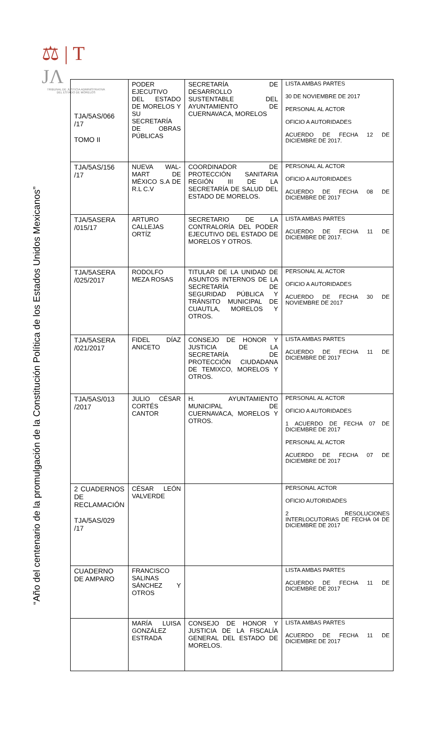⚖ | T JΛ
TRIBUNAL DE JUSTICIA ADMINISTRATIVA
DEL ESTADO DE MORELOS
“Año del centenario de la promulgación de la Constitución Política de los Estados Unidos Mexicanos”
| TJA/5AS/066 /17 TOMO II | PODER EJECUTIVO DEL ESTADO DE MORELOS Y SU SECRETARÍA DE OBRAS PÚBLICAS | SECRETARÍA DE DESARROLLO SUSTENTABLE DEL AYUNTAMIENTO DE CUERNAVACA, MORELOS | LISTA AMBAS PARTES 30 DE NOVIEMBRE DE 2017 PERSONAL AL ACTOR OFICIO A AUTORIDADES ACUERDO DE FECHA 12 DE DICIEMBRE DE 2017. |
| TJA/5AS/156 /17 | NUEVA WAL-MART DE MÉXICO S.A DE R.L C.V | COORDINADOR DE PROTECCIÓN SANITARIA REGIÓN III DE LA SECRETARÍA DE SALUD DEL ESTADO DE MORELOS. | PERSONAL AL ACTOR OFICIO A AUTORIDADES ACUERDO DE FECHA 08 DE DICIEMBRE DE 2017 |
| TJA/5ASERA /015/17 | ARTURO CALLEJAS ORTÍZ | SECRETARIO DE LA CONTRALORÍA DEL PODER EJECUTIVO DEL ESTADO DE MORELOS Y OTROS. | LISTA AMBAS PARTES ACUERDO DE FECHA 11 DE DICIEMBRE DE 2017. |
| TJA/5ASERA /025/2017 | RODOLFO MEZA ROSAS | TITULAR DE LA UNIDAD DE ASUNTOS INTERNOS DE LA SECRETARÍA DE SEGURIDAD PÚBLICA Y TRÁNSITO MUNICIPAL DE CUAUTLA, MORELOS Y OTROS. | PERSONAL AL ACTOR OFICIO A AUTORIDADES ACUERDO DE FECHA 30 DE NOVIEMBRE DE 2017 |
| TJA/5ASERA /021/2017 | FIDEL DÍAZ ANICETO | CONSEJO DE HONOR Y JUSTICIA DE LA SECRETARÍA DE PROTECCIÓN CIUDADANA DE TEMIXCO, MORELOS Y OTROS. | LISTA AMBAS PARTES ACUERDO DE FECHA 11 DE DICIEMBRE DE 2017 |
| TJA/5AS/013 /2017 | JULIO CÉSAR CORTÉS CANTOR | H. AYUNTAMIENTO MUNICIPAL DE CUERNAVACA, MORELOS Y OTROS. | PERSONAL AL ACTOR OFICIO A AUTORIDADES 1 ACUERDO DE FECHA 07 DE DICIEMBRE DE 2017 PERSONAL AL ACTOR ACUERDO DE FECHA 07 DE DICIEMBRE DE 2017 |
| 2 CUADERNOS DE RECLAMACIÓN TJA/5AS/029 /17 | CÉSAR LEÓN VALVERDE | | PERSONAL ACTOR OFICIO AUTORIDADES 2 RESOLUCIONES INTERLOCUTORIAS DE FECHA 04 DE DICIEMBRE DE 2017 |
| CUADERNO DE AMPARO | FRANCISCO SALINAS SÁNCHEZ Y OTROS | | LISTA AMBAS PARTES ACUERDO DE FECHA 11 DE DICIEMBRE DE 2017 |
| | MARÍA LUISA GONZÁLEZ ESTRADA | CONSEJO DE HONOR Y JUSTICIA DE LA FISCALÍA GENERAL DEL ESTADO DE MORELOS. | LISTA AMBAS PARTES ACUERDO DE FECHA 11 DE DICIEMBRE DE 2017 |